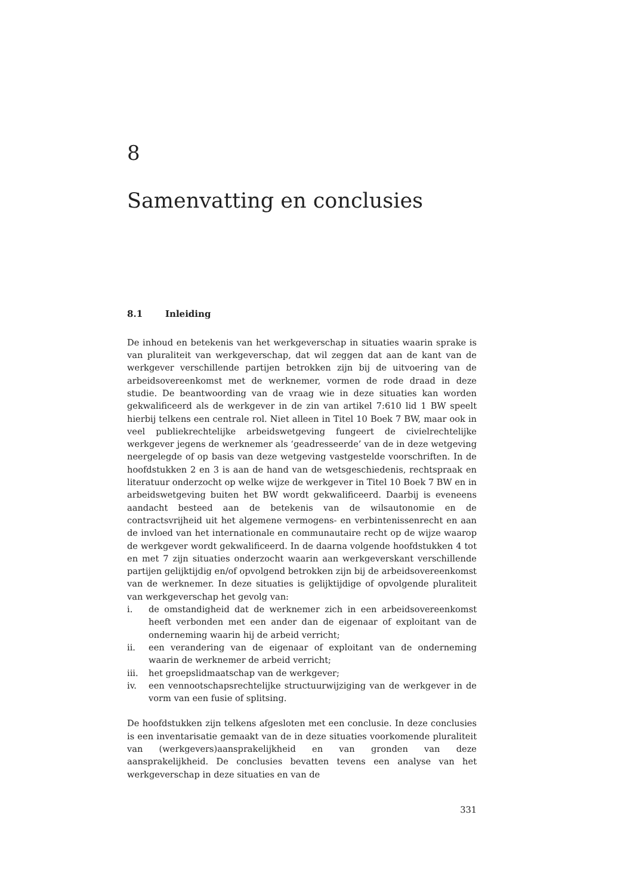8
Samenvatting en conclusies
8.1 Inleiding
De inhoud en betekenis van het werkgeverschap in situaties waarin sprake is van pluraliteit van werkgeverschap, dat wil zeggen dat aan de kant van de werkgever verschillende partijen betrokken zijn bij de uitvoering van de arbeidsovereenkomst met de werknemer, vormen de rode draad in deze studie. De beantwoording van de vraag wie in deze situaties kan worden gekwalificeerd als de werkgever in de zin van artikel 7:610 lid 1 BW speelt hierbij telkens een centrale rol. Niet alleen in Titel 10 Boek 7 BW, maar ook in veel publiekrechtelijke arbeidswetgeving fungeert de civielrechtelijke werkgever jegens de werknemer als ‘geadresseerde’ van de in deze wetgeving neergelegde of op basis van deze wetgeving vastgestelde voorschriften. In de hoofdstukken 2 en 3 is aan de hand van de wetsgeschiedenis, rechtspraak en literatuur onderzocht op welke wijze de werkgever in Titel 10 Boek 7 BW en in arbeidswetgeving buiten het BW wordt gekwalificeerd. Daarbij is eveneens aandacht besteed aan de betekenis van de wilsautonomie en de contractsvrijheid uit het algemene vermogens- en verbintenissenrecht en aan de invloed van het internationale en communautaire recht op de wijze waarop de werkgever wordt gekwalificeerd. In de daarna volgende hoofdstukken 4 tot en met 7 zijn situaties onderzocht waarin aan werkgeverskant verschillende partijen gelijktijdig en/of opvolgend betrokken zijn bij de arbeidsovereenkomst van de werknemer. In deze situaties is gelijktijdige of opvolgende pluraliteit van werkgeverschap het gevolg van:
i. de omstandigheid dat de werknemer zich in een arbeidsovereenkomst heeft verbonden met een ander dan de eigenaar of exploitant van de onderneming waarin hij de arbeid verricht;
ii. een verandering van de eigenaar of exploitant van de onderneming waarin de werknemer de arbeid verricht;
iii. het groepslidmaatschap van de werkgever;
iv. een vennootschapsrechtelijke structuurwijziging van de werkgever in de vorm van een fusie of splitsing.
De hoofdstukken zijn telkens afgesloten met een conclusie. In deze conclusies is een inventarisatie gemaakt van de in deze situaties voorkomende pluraliteit van (werkgevers)aansprakelijkheid en van gronden van deze aansprakelijkheid. De conclusies bevatten tevens een analyse van het werkgeverschap in deze situaties en van de
331